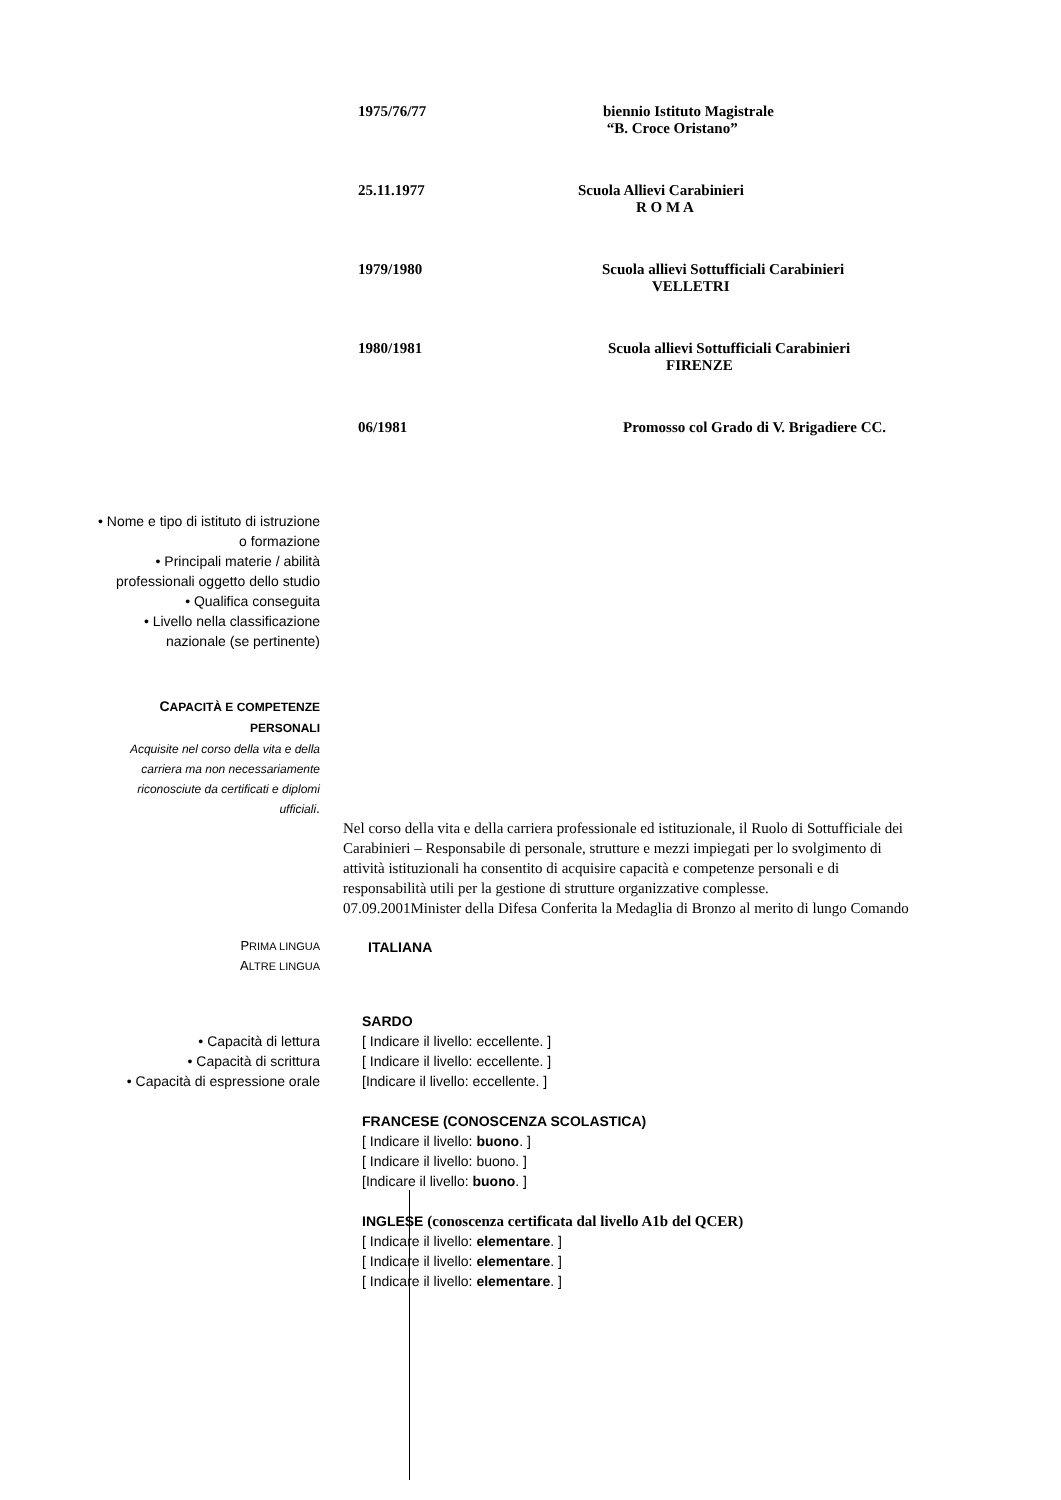1975/76/77 biennio Istituto Magistrale
“B. Croce Oristano”
25.11.1977 Scuola Allievi Carabinieri
R O M A
1979/1980 Scuola allievi Sottufficiali Carabinieri
VELLETRI
1980/1981 Scuola allievi Sottufficiali Carabinieri
FIRENZE
06/1981 Promosso col Grado di V. Brigadiere CC.
• Nome e tipo di istituto di istruzione
o formazione
• Principali materie / abilità
professionali oggetto dello studio
• Qualifica conseguita
• Livello nella classificazione
nazionale (se pertinente)
CAPACITÀ E COMPETENZE
PERSONALI
Acquisite nel corso della vita e della
carriera ma non necessariamente
riconosciute da certificati e diplomi
ufficiali.
Nel corso della vita e della carriera professionale ed istituzionale, il Ruolo di Sottufficiale dei Carabinieri – Responsabile di personale, strutture e mezzi impiegati per lo svolgimento di attività istituzionali ha consentito di acquisire capacità e competenze personali e di responsabilità utili per la gestione di strutture organizzative complesse.
07.09.2001Minister della Difesa Conferita la Medaglia di Bronzo al merito di lungo Comando
PRIMA LINGUA
ALTRE LINGUA
ITALIANA
• Capacità di lettura
• Capacità di scrittura
• Capacità di espressione orale
SARDO
[ Indicare il livello: eccellente. ]
[ Indicare il livello: eccellente. ]
[Indicare il livello: eccellente. ]
FRANCESE (CONOSCENZA SCOLASTICA)
[ Indicare il livello: buono. ]
[ Indicare il livello: buono. ]
[Indicare il livello: buono. ]
INGLESE (conoscenza certificata dal livello A1b del QCER)
[ Indicare il livello: elementare. ]
[ Indicare il livello: elementare. ]
[ Indicare il livello: elementare. ]